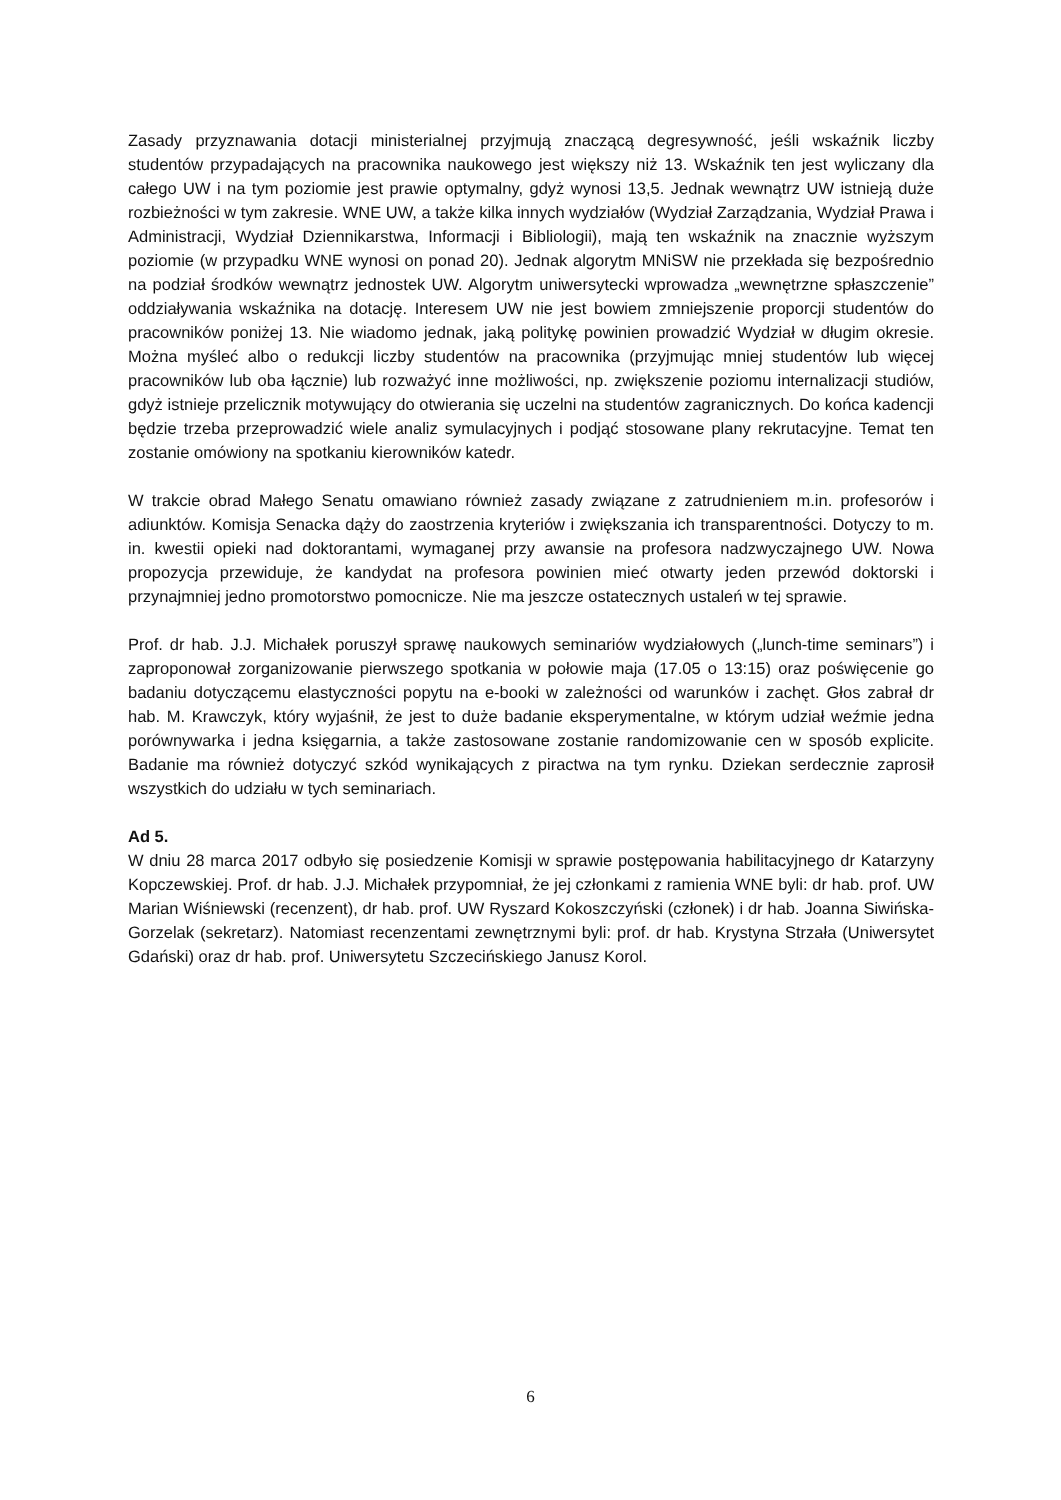Zasady przyznawania dotacji ministerialnej przyjmują znaczącą degresywność, jeśli wskaźnik liczby studentów przypadających na pracownika naukowego jest większy niż 13. Wskaźnik ten jest wyliczany dla całego UW i na tym poziomie jest prawie optymalny, gdyż wynosi 13,5. Jednak wewnątrz UW istnieją duże rozbieżności w tym zakresie. WNE UW, a także kilka innych wydziałów (Wydział Zarządzania, Wydział Prawa i Administracji, Wydział Dziennikarstwa, Informacji i Bibliologii), mają ten wskaźnik na znacznie wyższym poziomie (w przypadku WNE wynosi on ponad 20). Jednak algorytm MNiSW nie przekłada się bezpośrednio na podział środków wewnątrz jednostek UW. Algorytm uniwersytecki wprowadza „wewnętrzne spłaszczenie” oddziaływania wskaźnika na dotację. Interesem UW nie jest bowiem zmniejszenie proporcji studentów do pracowników poniżej 13. Nie wiadomo jednak, jaką politykę powinien prowadzić Wydział w długim okresie. Można myśleć albo o redukcji liczby studentów na pracownika (przyjmując mniej studentów lub więcej pracowników lub oba łącznie) lub rozważyć inne możliwości, np. zwiększenie poziomu internalizacji studiów, gdyż istnieje przelicznik motywujący do otwierania się uczelni na studentów zagranicznych. Do końca kadencji będzie trzeba przeprowadzić wiele analiz symulacyjnych i podjąć stosowane plany rekrutacyjne. Temat ten zostanie omówiony na spotkaniu kierowników katedr.
W trakcie obrad Małego Senatu omawiano również zasady związane z zatrudnieniem m.in. profesorów i adiunktów. Komisja Senacka dąży do zaostrzenia kryteriów i zwiększania ich transparentności. Dotyczy to m. in. kwestii opieki nad doktorantami, wymaganej przy awansie na profesora nadzwyczajnego UW. Nowa propozycja przewiduje, że kandydat na profesora powinien mieć otwarty jeden przewód doktorski i przynajmniej jedno promotorstwo pomocnicze. Nie ma jeszcze ostatecznych ustaleń w tej sprawie.
Prof. dr hab. J.J. Michałek poruszył sprawę naukowych seminariów wydziałowych („lunch-time seminars”) i zaproponował zorganizowanie pierwszego spotkania w połowie maja (17.05 o 13:15) oraz poświęcenie go badaniu dotyczącemu elastyczności popytu na e-booki w zależności od warunków i zachęt. Głos zabrał dr hab. M. Krawczyk, który wyjaśnił, że jest to duże badanie eksperymentalne, w którym udział weźmie jedna porównywarka i jedna księgarnia, a także zastosowane zostanie randomizowanie cen w sposób explicite. Badanie ma również dotyczyć szkód wynikających z piractwa na tym rynku. Dziekan serdecznie zaprosił wszystkich do udziału w tych seminariach.
Ad 5.
W dniu 28 marca 2017 odbyło się posiedzenie Komisji w sprawie postępowania habilitacyjnego dr Katarzyny Kopczewskiej. Prof. dr hab. J.J. Michałek przypomniał, że jej członkami z ramienia WNE byli: dr hab. prof. UW Marian Wiśniewski (recenzent), dr hab. prof. UW Ryszard Kokoszczyński (członek) i dr hab. Joanna Siwińska-Gorzelak (sekretarz). Natomiast recenzentami zewnętrznymi byli: prof. dr hab. Krystyna Strzała (Uniwersytet Gdański) oraz dr hab. prof. Uniwersytetu Szczecińskiego Janusz Korol.
6